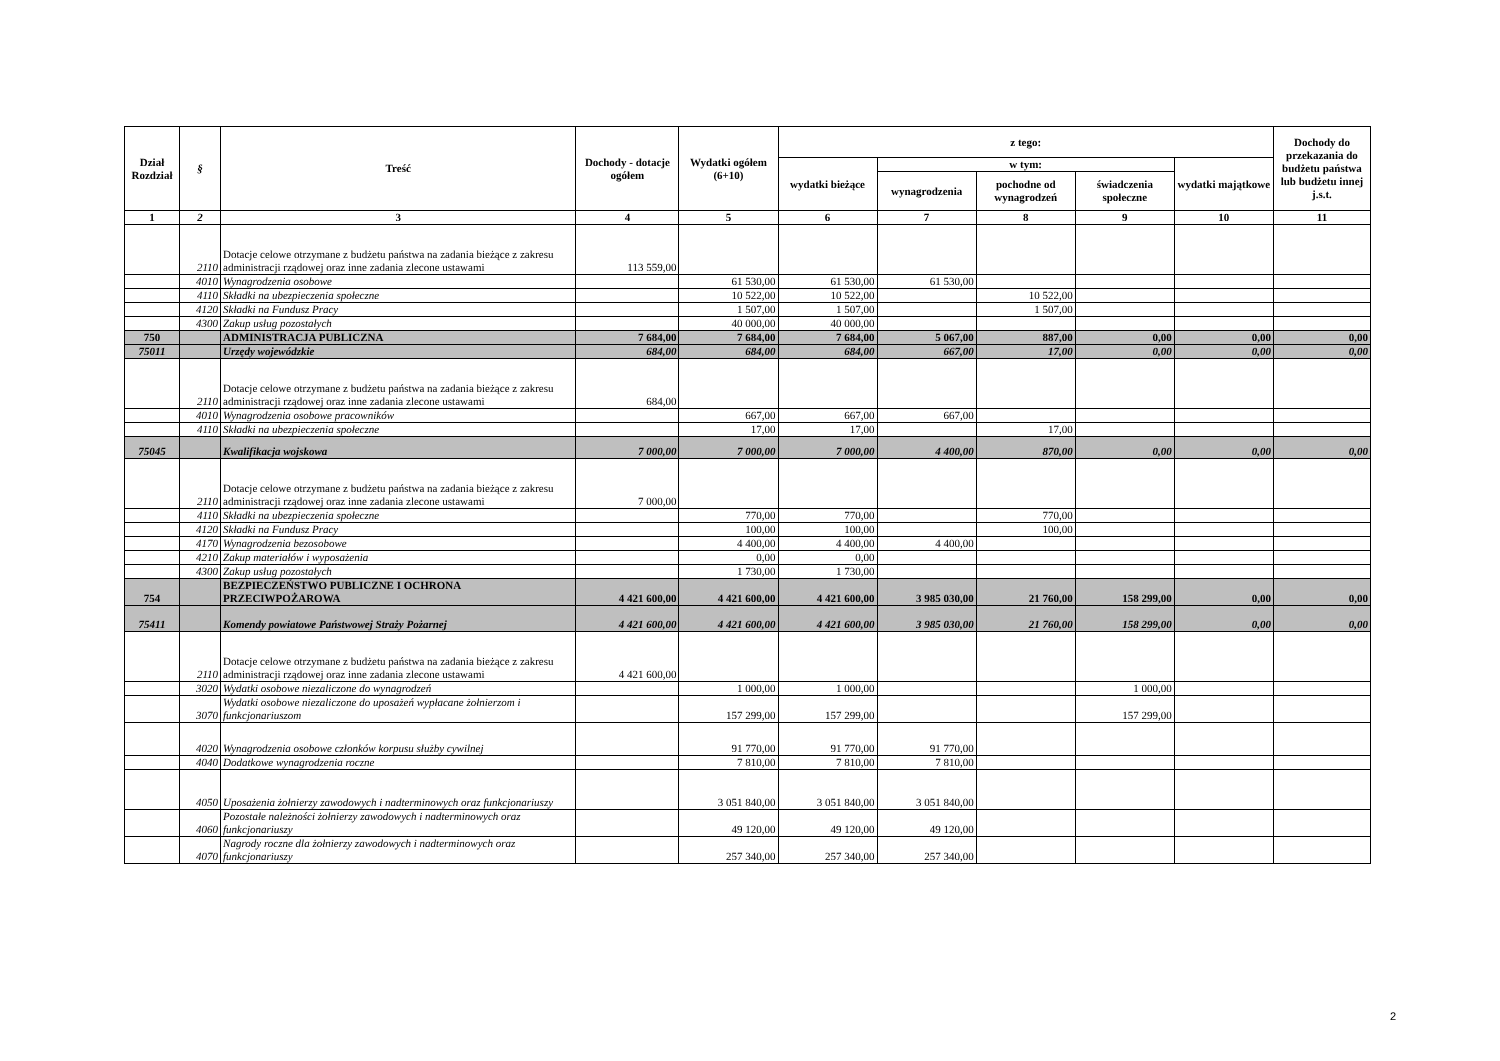| Dział Rozdział | § | Treść | Dochody - dotacje ogółem | Wydatki ogółem (6+10) | z tego: | | | | | Dochody do przekazania do budżetu państwa lub budżetu innej j.s.t. |
| --- | --- | --- | --- | --- | --- | --- | --- | --- | --- | --- |
| | | | | | wydatki bieżące | w tym: | | | wydatki majątkowe | |
| | | | | | | wynagrodzenia | pochodne od wynagrodzeń | świadczenia społeczne | | |
| 1 | 2 | 3 | 4 | 5 | 6 | 7 | 8 | 9 | 10 | 11 |
| | 2110 | Dotacje celowe otrzymane z budżetu państwa na zadania bieżące z zakresu administracji rządowej oraz inne zadania zlecone ustawami | 113 559,00 | | | | | | | |
| | 4010 | Wynagrodzenia osobowe | | 61 530,00 | 61 530,00 | 61 530,00 | | | | |
| | 4110 | Składki na ubezpieczenia społeczne | | 10 522,00 | 10 522,00 | | 10 522,00 | | | |
| | 4120 | Składki na Fundusz Pracy | | 1 507,00 | 1 507,00 | | 1 507,00 | | | |
| | 4300 | Zakup usług pozostałych | | 40 000,00 | 40 000,00 | | | | | |
| 750 | | ADMINISTRACJA PUBLICZNA | 7 684,00 | 7 684,00 | 7 684,00 | 5 067,00 | 887,00 | 0,00 | 0,00 | 0,00 |
| 75011 | | Urzędy wojewódzkie | 684,00 | 684,00 | 684,00 | 667,00 | 17,00 | 0,00 | 0,00 | 0,00 |
| | 2110 | Dotacje celowe otrzymane z budżetu państwa na zadania bieżące z zakresu administracji rządowej oraz inne zadania zlecone ustawami | 684,00 | | | | | | | |
| | 4010 | Wynagrodzenia osobowe pracowników | | 667,00 | 667,00 | 667,00 | | | | |
| | 4110 | Składki na ubezpieczenia społeczne | | 17,00 | 17,00 | | 17,00 | | | |
| 75045 | | Kwalifikacja wojskowa | 7 000,00 | 7 000,00 | 7 000,00 | 4 400,00 | 870,00 | 0,00 | 0,00 | 0,00 |
| | 2110 | Dotacje celowe otrzymane z budżetu państwa na zadania bieżące z zakresu administracji rządowej oraz inne zadania zlecone ustawami | 7 000,00 | | | | | | | |
| | 4110 | Składki na ubezpieczenia społeczne | | 770,00 | 770,00 | | 770,00 | | | |
| | 4120 | Składki na Fundusz Pracy | | 100,00 | 100,00 | | 100,00 | | | |
| | 4170 | Wynagrodzenia bezosobowe | | 4 400,00 | 4 400,00 | 4 400,00 | | | | |
| | 4210 | Zakup materiałów i wyposażenia | | 0,00 | 0,00 | | | | | |
| | 4300 | Zakup usług pozostałych | | 1 730,00 | 1 730,00 | | | | | |
| 754 | | BEZPIECZEŃSTWO PUBLICZNE I OCHRONA PRZECIWPOŻAROWA | 4 421 600,00 | 4 421 600,00 | 4 421 600,00 | 3 985 030,00 | 21 760,00 | 158 299,00 | 0,00 | 0,00 |
| 75411 | | Komendy powiatowe Państwowej Straży Pożarnej | 4 421 600,00 | 4 421 600,00 | 4 421 600,00 | 3 985 030,00 | 21 760,00 | 158 299,00 | 0,00 | 0,00 |
| | 2110 | Dotacje celowe otrzymane z budżetu państwa na zadania bieżące z zakresu administracji rządowej oraz inne zadania zlecone ustawami | 4 421 600,00 | | | | | | | |
| | 3020 | Wydatki osobowe niezaliczone do wynagrodzeń | | 1 000,00 | 1 000,00 | | | 1 000,00 | | |
| | 3070 | Wydatki osobowe niezaliczone do uposażeń wypłacane żołnierzom i funkcjonariuszom | | 157 299,00 | 157 299,00 | | | 157 299,00 | | |
| | 4020 | Wynagrodzenia osobowe członków korpusu służby cywilnej | | 91 770,00 | 91 770,00 | 91 770,00 | | | | |
| | 4040 | Dodatkowe wynagrodzenia roczne | | 7 810,00 | 7 810,00 | 7 810,00 | | | | |
| | 4050 | Uposażenia żołnierzy zawodowych i nadterminowych oraz funkcjonariuszy | | 3 051 840,00 | 3 051 840,00 | 3 051 840,00 | | | | |
| | 4060 | Pozostałe należności żołnierzy zawodowych i nadterminowych oraz funkcjonariuszy | | 49 120,00 | 49 120,00 | 49 120,00 | | | | |
| | 4070 | Nagrody roczne dla żołnierzy zawodowych i nadterminowych oraz funkcjonariuszy | | 257 340,00 | 257 340,00 | 257 340,00 | | | | |
2